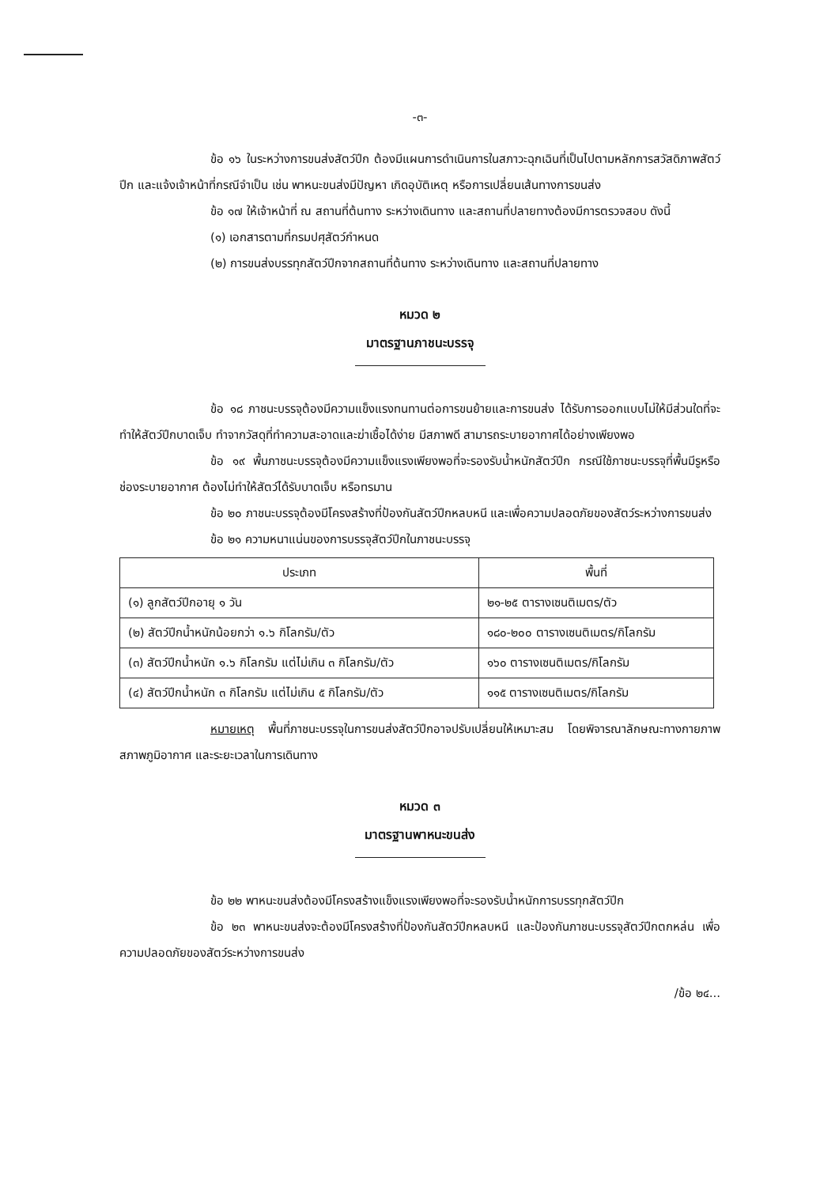-๓-
ข้อ ๑๖ ในระหว่างการขนส่งสัตว์ปีก ต้องมีแผนการดำเนินการในสภาวะฉุกเฉินที่เป็นไปตามหลักการสวัสดิภาพสัตว์ปีก และแจ้งเจ้าหน้าที่กรณีจำเป็น เช่น พาหนะขนส่งมีปัญหา เกิดอุบัติเหตุ หรือการเปลี่ยนเส้นทางการขนส่ง
ข้อ ๑๗ ให้เจ้าหน้าที่ ณ สถานที่ต้นทาง ระหว่างเดินทาง และสถานที่ปลายทางต้องมีการตรวจสอบ ดังนี้
(๑) เอกสารตามที่กรมปศุสัตว์กำหนด
(๒) การขนส่งบรรทุกสัตว์ปีกจากสถานที่ต้นทาง ระหว่างเดินทาง และสถานที่ปลายทาง
หมวด ๒
มาตรฐานภาชนะบรรจุ
ข้อ ๑๘ ภาชนะบรรจุต้องมีความแข็งแรงทนทานต่อการขนย้ายและการขนส่ง ได้รับการออกแบบไม่ให้มีส่วนใดที่จะทำให้สัตว์ปีกบาดเจ็บ ทำจากวัสดุที่ทำความสะอาดและฆ่าเชื้อได้ง่าย มีสภาพดี สามารถระบายอากาศได้อย่างเพียงพอ
ข้อ ๑๙ พื้นภาชนะบรรจุต้องมีความแข็งแรงเพียงพอที่จะรองรับน้ำหนักสัตว์ปีก กรณีใช้ภาชนะบรรจุที่พื้นมีรูหรือช่องระบายอากาศ ต้องไม่ทำให้สัตว์ได้รับบาดเจ็บ หรือทรมาน
ข้อ ๒๐ ภาชนะบรรจุต้องมีโครงสร้างที่ป้องกันสัตว์ปีกหลบหนี และเพื่อความปลอดภัยของสัตว์ระหว่างการขนส่ง
ข้อ ๒๑ ความหนาแน่นของการบรรจุสัตว์ปีกในภาชนะบรรจุ
| ประเภท | พื้นที่ |
| --- | --- |
| (๑) ลูกสัตว์ปีกอายุ ๑ วัน | ๒๑-๒๕ ตารางเซนติเมตร/ตัว |
| (๒) สัตว์ปีกน้ำหนักน้อยกว่า ๑.๖ กิโลกรัม/ตัว | ๑๘๐-๒๐๐ ตารางเซนติเมตร/กิโลกรัม |
| (๓) สัตว์ปีกน้ำหนัก ๑.๖ กิโลกรัม แต่ไม่เกิน ๓ กิโลกรัม/ตัว | ๑๖๐ ตารางเซนติเมตร/กิโลกรัม |
| (๔) สัตว์ปีกน้ำหนัก ๓ กิโลกรัม แต่ไม่เกิน ๕ กิโลกรัม/ตัว | ๑๑๕ ตารางเซนติเมตร/กิโลกรัม |
หมายเหตุ พื้นที่ภาชนะบรรจุในการขนส่งสัตว์ปีกอาจปรับเปลี่ยนให้เหมาะสม โดยพิจารณาลักษณะทางกายภาพ สภาพภูมิอากาศ และระยะเวลาในการเดินทาง
หมวด ๓
มาตรฐานพาหนะขนส่ง
ข้อ ๒๒ พาหนะขนส่งต้องมีโครงสร้างแข็งแรงเพียงพอที่จะรองรับน้ำหนักการบรรทุกสัตว์ปีก
ข้อ ๒๓ พาหนะขนส่งจะต้องมีโครงสร้างที่ป้องกันสัตว์ปีกหลบหนี และป้องกันภาชนะบรรจุสัตว์ปีกตกหล่น เพื่อความปลอดภัยของสัตว์ระหว่างการขนส่ง
/ข้อ ๒๔...